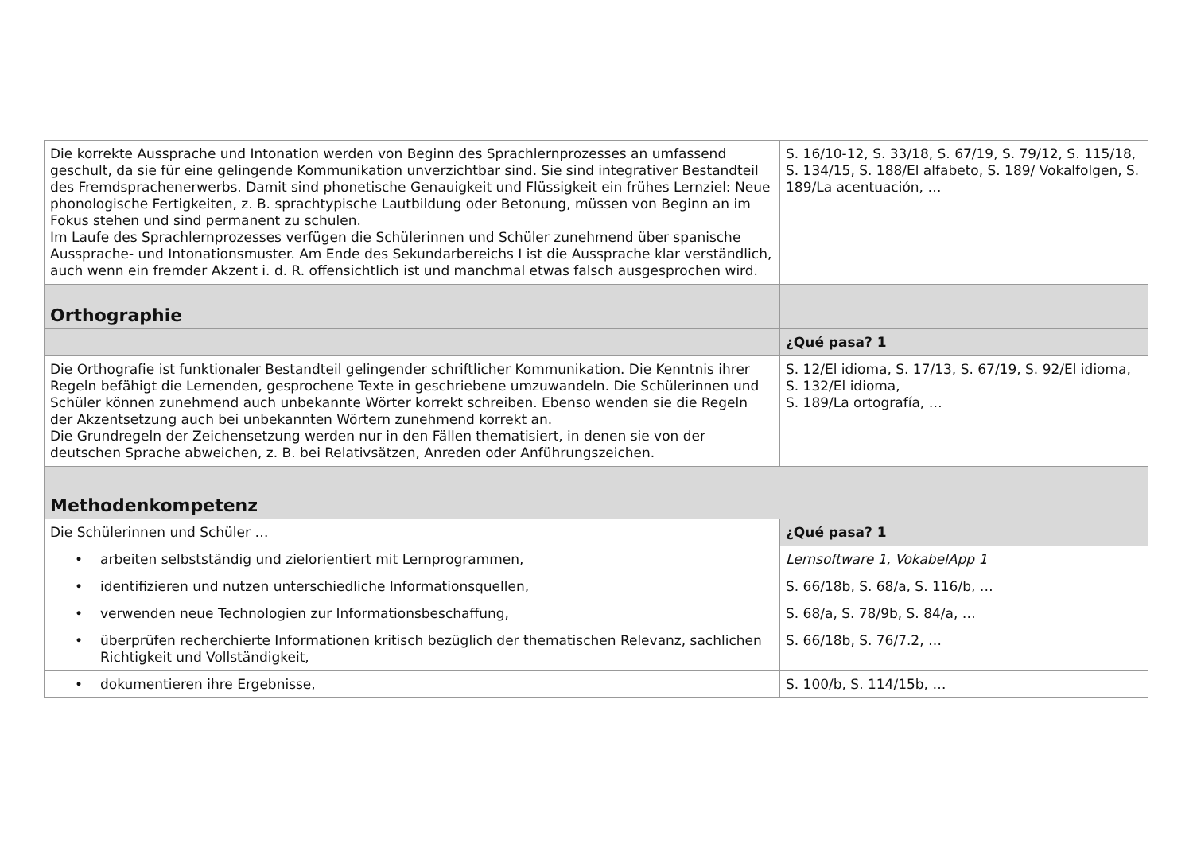| Die korrekte Aussprache und Intonation werden von Beginn des Sprachlernprozesses an umfassend geschult, da sie für eine gelingende Kommunikation unverzichtbar sind. Sie sind integrativer Bestandteil des Fremdsprachenerwerbs. Damit sind phonetische Genauigkeit und Flüssigkeit ein frühes Lernziel: Neue phonologische Fertigkeiten, z. B. sprachtypische Lautbildung oder Betonung, müssen von Beginn an im Fokus stehen und sind permanent zu schulen. Im Laufe des Sprachlernprozesses verfügen die Schülerinnen und Schüler zunehmend über spanische Aussprache- und Intonationsmuster. Am Ende des Sekundarbereichs I ist die Aussprache klar verständlich, auch wenn ein fremder Akzent i. d. R. offensichtlich ist und manchmal etwas falsch ausgesprochen wird. | S. 16/10-12, S. 33/18, S. 67/19, S. 79/12, S. 115/18, S. 134/15, S. 188/El alfabeto, S. 189/ Vokalfolgen, S. 189/La acentuación, … |
| Orthographie | |
| | ¿Qué pasa? 1 |
| Die Orthografie ist funktionaler Bestandteil gelingender schriftlicher Kommunikation. Die Kenntnis ihrer Regeln befähigt die Lernenden, gesprochene Texte in geschriebene umzuwandeln. Die Schülerinnen und Schüler können zunehmend auch unbekannte Wörter korrekt schreiben. Ebenso wenden sie die Regeln der Akzentsetzung auch bei unbekannten Wörtern zunehmend korrekt an. Die Grundregeln der Zeichensetzung werden nur in den Fällen thematisiert, in denen sie von der deutschen Sprache abweichen, z. B. bei Relativsätzen, Anreden oder Anführungszeichen. | S. 12/El idioma, S. 17/13, S. 67/19, S. 92/El idioma, S. 132/El idioma, S. 189/La ortografía, … |
| Methodenkompetenz | |
| Die Schülerinnen und Schüler … | ¿Qué pasa? 1 |
| • arbeiten selbstständig und zielorientiert mit Lernprogrammen, | Lernsoftware 1, VokabelApp 1 |
| • identifizieren und nutzen unterschiedliche Informationsquellen, | S. 66/18b, S. 68/a, S. 116/b, … |
| • verwenden neue Technologien zur Informationsbeschaffung, | S. 68/a, S. 78/9b, S. 84/a, … |
| • überprüfen recherchierte Informationen kritisch bezüglich der thematischen Relevanz, sachlichen Richtigkeit und Vollständigkeit, | S. 66/18b, S. 76/7.2, … |
| • dokumentieren ihre Ergebnisse, | S. 100/b, S. 114/15b, … |